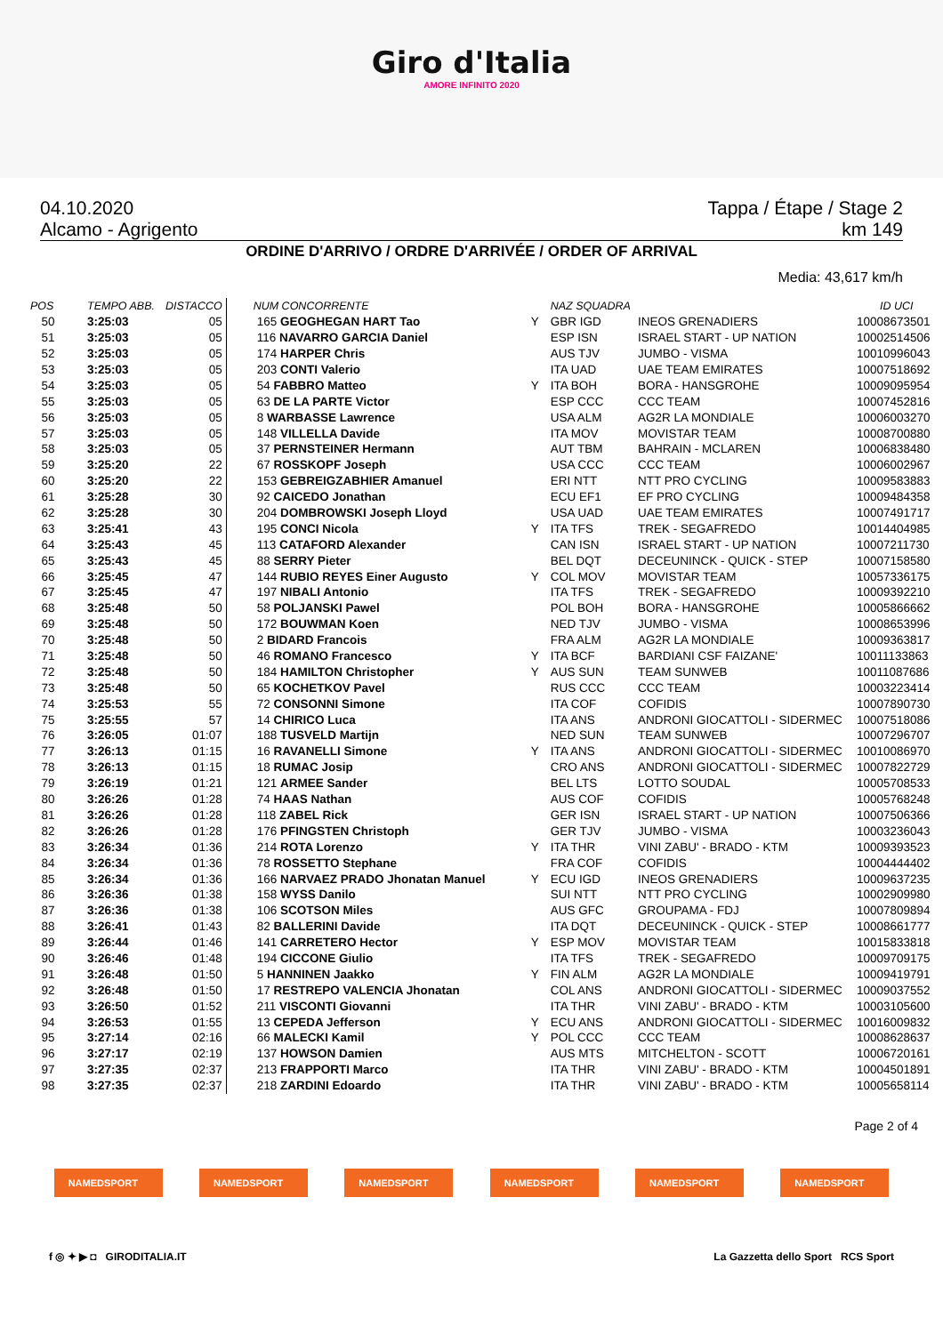Giro d'Italia
AMORE INFINITO 2020
04.10.2020 Tappa / Étape / Stage 2
Alcamo - Agrigento km 149
ORDINE D'ARRIVO / ORDRE D'ARRIVÉE / ORDER OF ARRIVAL
Media: 43,617 km/h
| POS | TEMPO ABB. | DISTACCO | NUM CONCORRENTE | | NAZ SQUADRA | | | ID UCI |
| --- | --- | --- | --- | --- | --- | --- | --- | --- |
| 50 | 3:25:03 | 05 | 165 GEOGHEGAN HART Tao | Y | GBR IGD | INEOS GRENADIERS | | 10008673501 |
| 51 | 3:25:03 | 05 | 116 NAVARRO GARCIA Daniel | | ESP ISN | ISRAEL START - UP NATION | | 10002514506 |
| 52 | 3:25:03 | 05 | 174 HARPER Chris | | AUS TJV | JUMBO - VISMA | | 10010996043 |
| 53 | 3:25:03 | 05 | 203 CONTI Valerio | | ITA UAD | UAE TEAM EMIRATES | | 10007518692 |
| 54 | 3:25:03 | 05 | 54 FABBRO Matteo | Y | ITA BOH | BORA - HANSGROHE | | 10009095954 |
| 55 | 3:25:03 | 05 | 63 DE LA PARTE Victor | | ESP CCC | CCC TEAM | | 10007452816 |
| 56 | 3:25:03 | 05 | 8 WARBASSE Lawrence | | USA ALM | AG2R LA MONDIALE | | 10006003270 |
| 57 | 3:25:03 | 05 | 148 VILLELLA Davide | | ITA MOV | MOVISTAR TEAM | | 10008700880 |
| 58 | 3:25:03 | 05 | 37 PERNSTEINER Hermann | | AUT TBM | BAHRAIN - MCLAREN | | 10006838480 |
| 59 | 3:25:20 | 22 | 67 ROSSKOPF Joseph | | USA CCC | CCC TEAM | | 10006002967 |
| 60 | 3:25:20 | 22 | 153 GEBREIGZABHIER Amanuel | | ERI NTT | NTT PRO CYCLING | | 10009583883 |
| 61 | 3:25:28 | 30 | 92 CAICEDO Jonathan | | ECU EF1 | EF PRO CYCLING | | 10009484358 |
| 62 | 3:25:28 | 30 | 204 DOMBROWSKI Joseph Lloyd | | USA UAD | UAE TEAM EMIRATES | | 10007491717 |
| 63 | 3:25:41 | 43 | 195 CONCI Nicola | Y | ITA TFS | TREK - SEGAFREDO | | 10014404985 |
| 64 | 3:25:43 | 45 | 113 CATAFORD Alexander | | CAN ISN | ISRAEL START - UP NATION | | 10007211730 |
| 65 | 3:25:43 | 45 | 88 SERRY Pieter | | BEL DQT | DECEUNINCK - QUICK - STEP | | 10007158580 |
| 66 | 3:25:45 | 47 | 144 RUBIO REYES Einer Augusto | Y | COL MOV | MOVISTAR TEAM | | 10057336175 |
| 67 | 3:25:45 | 47 | 197 NIBALI Antonio | | ITA TFS | TREK - SEGAFREDO | | 10009392210 |
| 68 | 3:25:48 | 50 | 58 POLJANSKI Pawel | | POL BOH | BORA - HANSGROHE | | 10005866662 |
| 69 | 3:25:48 | 50 | 172 BOUWMAN Koen | | NED TJV | JUMBO - VISMA | | 10008653996 |
| 70 | 3:25:48 | 50 | 2 BIDARD Francois | | FRA ALM | AG2R LA MONDIALE | | 10009363817 |
| 71 | 3:25:48 | 50 | 46 ROMANO Francesco | Y | ITA BCF | BARDIANI CSF FAIZANE' | | 10011133863 |
| 72 | 3:25:48 | 50 | 184 HAMILTON Christopher | Y | AUS SUN | TEAM SUNWEB | | 10011087686 |
| 73 | 3:25:48 | 50 | 65 KOCHETKOV Pavel | | RUS CCC | CCC TEAM | | 10003223414 |
| 74 | 3:25:53 | 55 | 72 CONSONNI Simone | | ITA COF | COFIDIS | | 10007890730 |
| 75 | 3:25:55 | 57 | 14 CHIRICO Luca | | ITA ANS | ANDRONI GIOCATTOLI - SIDERMEC | | 10007518086 |
| 76 | 3:26:05 | 01:07 | 188 TUSVELD Martijn | | NED SUN | TEAM SUNWEB | | 10007296707 |
| 77 | 3:26:13 | 01:15 | 16 RAVANELLI Simone | Y | ITA ANS | ANDRONI GIOCATTOLI - SIDERMEC | | 10010086970 |
| 78 | 3:26:13 | 01:15 | 18 RUMAC Josip | | CRO ANS | ANDRONI GIOCATTOLI - SIDERMEC | | 10007822729 |
| 79 | 3:26:19 | 01:21 | 121 ARMEE Sander | | BEL LTS | LOTTO SOUDAL | | 10005708533 |
| 80 | 3:26:26 | 01:28 | 74 HAAS Nathan | | AUS COF | COFIDIS | | 10005768248 |
| 81 | 3:26:26 | 01:28 | 118 ZABEL Rick | | GER ISN | ISRAEL START - UP NATION | | 10007506366 |
| 82 | 3:26:26 | 01:28 | 176 PFINGSTEN Christoph | | GER TJV | JUMBO - VISMA | | 10003236043 |
| 83 | 3:26:34 | 01:36 | 214 ROTA Lorenzo | Y | ITA THR | VINI ZABU' - BRADO - KTM | | 10009393523 |
| 84 | 3:26:34 | 01:36 | 78 ROSSETTO Stephane | | FRA COF | COFIDIS | | 10004444402 |
| 85 | 3:26:34 | 01:36 | 166 NARVAEZ PRADO Jhonatan Manuel | Y | ECU IGD | INEOS GRENADIERS | | 10009637235 |
| 86 | 3:26:36 | 01:38 | 158 WYSS Danilo | | SUI NTT | NTT PRO CYCLING | | 10002909980 |
| 87 | 3:26:36 | 01:38 | 106 SCOTSON Miles | | AUS GFC | GROUPAMA - FDJ | | 10007809894 |
| 88 | 3:26:41 | 01:43 | 82 BALLERINI Davide | | ITA DQT | DECEUNINCK - QUICK - STEP | | 10008661777 |
| 89 | 3:26:44 | 01:46 | 141 CARRETERO Hector | Y | ESP MOV | MOVISTAR TEAM | | 10015833818 |
| 90 | 3:26:46 | 01:48 | 194 CICCONE Giulio | | ITA TFS | TREK - SEGAFREDO | | 10009709175 |
| 91 | 3:26:48 | 01:50 | 5 HANNINEN Jaakko | Y | FIN ALM | AG2R LA MONDIALE | | 10009419791 |
| 92 | 3:26:48 | 01:50 | 17 RESTREPO VALENCIA Jhonatan | | COL ANS | ANDRONI GIOCATTOLI - SIDERMEC | | 10009037552 |
| 93 | 3:26:50 | 01:52 | 211 VISCONTI Giovanni | | ITA THR | VINI ZABU' - BRADO - KTM | | 10003105600 |
| 94 | 3:26:53 | 01:55 | 13 CEPEDA Jefferson | Y | ECU ANS | ANDRONI GIOCATTOLI - SIDERMEC | | 10016009832 |
| 95 | 3:27:14 | 02:16 | 66 MALECKI Kamil | Y | POL CCC | CCC TEAM | | 10008628637 |
| 96 | 3:27:17 | 02:19 | 137 HOWSON Damien | | AUS MTS | MITCHELTON - SCOTT | | 10006720161 |
| 97 | 3:27:35 | 02:37 | 213 FRAPPORTI Marco | | ITA THR | VINI ZABU' - BRADO - KTM | | 10004501891 |
| 98 | 3:27:35 | 02:37 | 218 ZARDINI Edoardo | | ITA THR | VINI ZABU' - BRADO - KTM | | 10005658114 |
Page 2 of 4
NAMEDSPORT NAMEDSPORT NAMEDSPORT NAMEDSPORT NAMEDSPORT NAMEDSPORT
f ◎ ✦ ▶ ◘ GIRODITALIA.IT La Gazzetta dello Sport RCS Sport